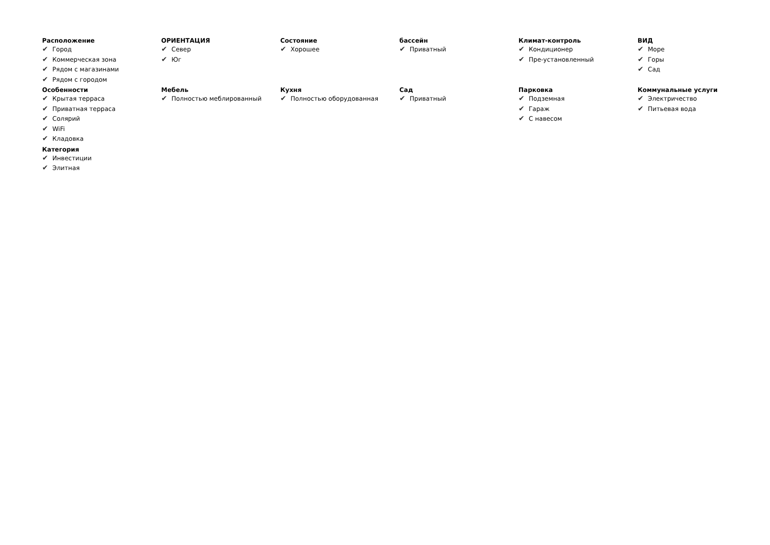Расположение
✔ Город
✔ Коммерческая зона
✔ Рядом с магазинами
✔ Рядом с городом
ОРИЕНТАЦИЯ
✔ Север
✔ Юг
Состояние
✔ Хорошее
бассейн
✔ Приватный
Климат-контроль
✔ Кондиционер
✔ Пре-установленный
ВИД
✔ Море
✔ Горы
✔ Сад
Особенности
✔ Крытая терраса
✔ Приватная терраса
✔ Солярий
✔ WiFi
✔ Кладовка
Мебель
✔ Полностью меблированный
Кухня
✔ Полностью оборудованная
Сад
✔ Приватный
Парковка
✔ Подземная
✔ Гараж
✔ С навесом
Коммунальные услуги
✔ Электричество
✔ Питьевая вода
Категория
✔ Инвестиции
✔ Элитная